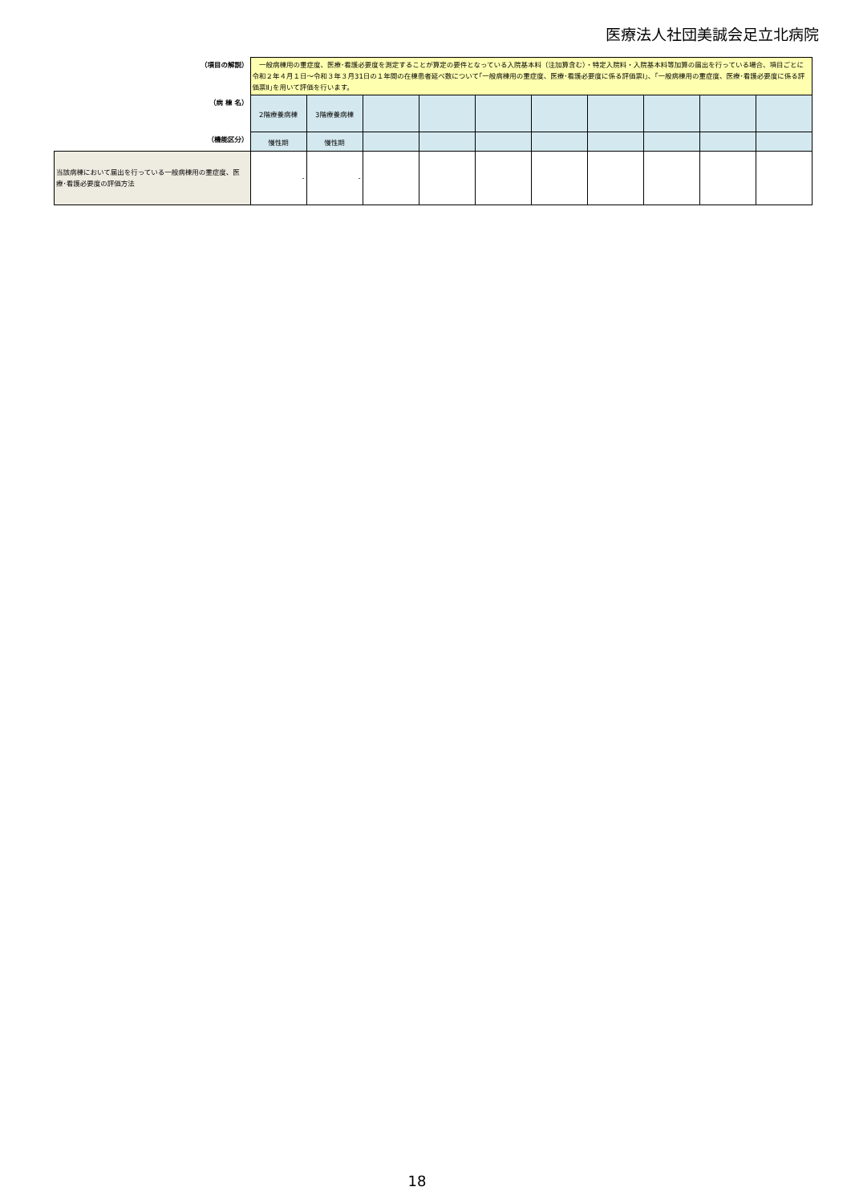医療法人社団美誠会足立北病院
| （項目の解説） | 一般病棟用の重症度、医療･看護必要度を測定することが算定の要件となっている入院基本料（注加算含む）・特定入院料・入院基本料等加算の届出を行っている場合、項目ごとに令和２年４月１日～令和３年３月31日の１年間の在棟患者延べ数について｢一般病棟用の重症度、医療･看護必要度に係る評価票Ⅰ｣、｢一般病棟用の重症度、医療･看護必要度に係る評価票Ⅱ｣を用いて評価を行います。 | | | | | | | | | |
| （病 棟 名） | 2階療養病棟 | 3階療養病棟 | | | | | | | | |
| （機能区分） | 慢性期 | 慢性期 | | | | | | | | |
| 当該病棟において届出を行っている一般病棟用の重症度、医療･看護必要度の評価方法 | - | - | | | | | | | | |
18